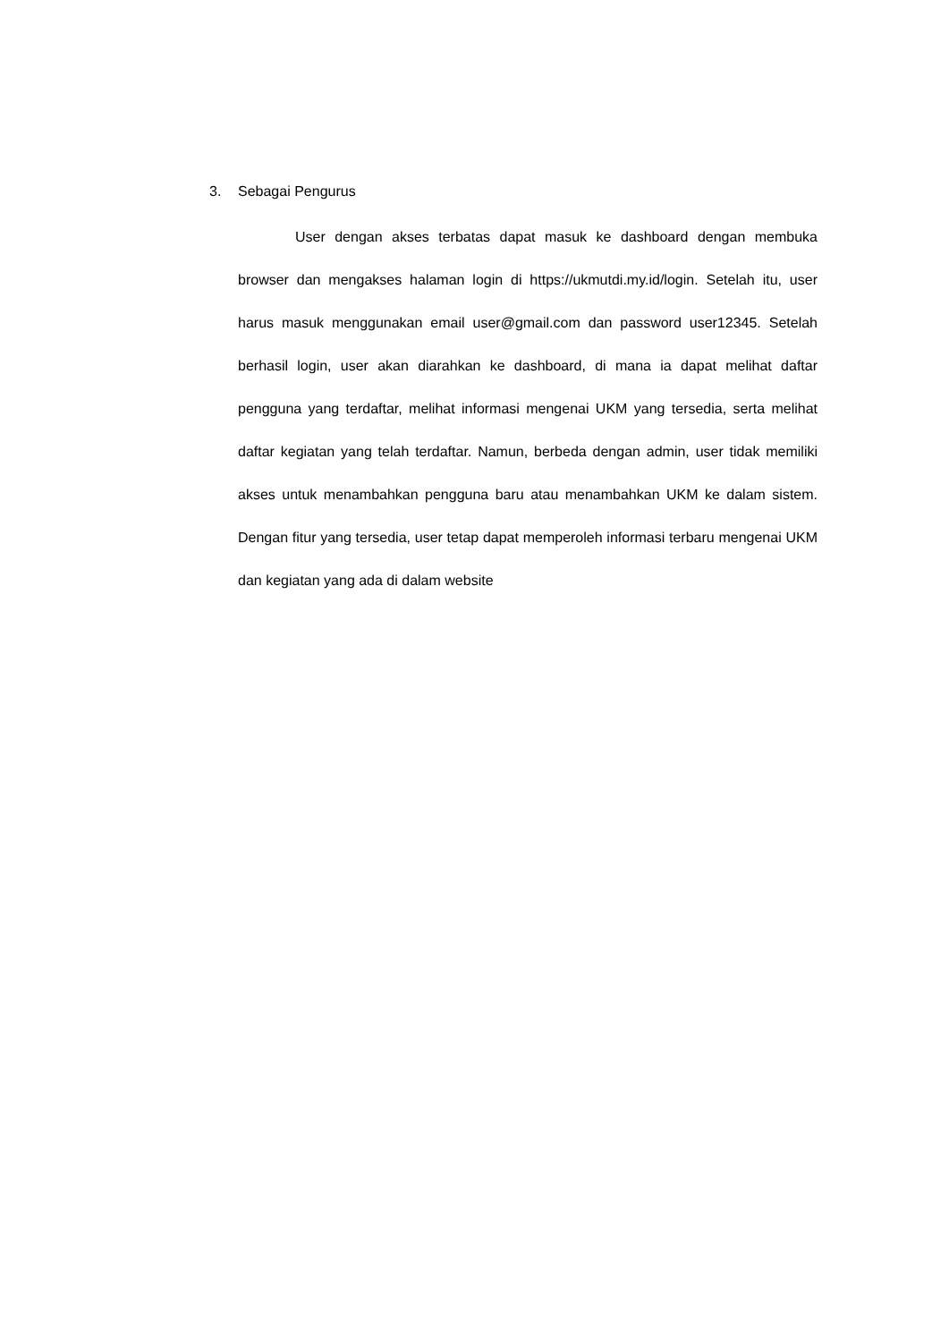3. Sebagai Pengurus
User dengan akses terbatas dapat masuk ke dashboard dengan membuka browser dan mengakses halaman login di https://ukmutdi.my.id/login. Setelah itu, user harus masuk menggunakan email user@gmail.com dan password user12345. Setelah berhasil login, user akan diarahkan ke dashboard, di mana ia dapat melihat daftar pengguna yang terdaftar, melihat informasi mengenai UKM yang tersedia, serta melihat daftar kegiatan yang telah terdaftar. Namun, berbeda dengan admin, user tidak memiliki akses untuk menambahkan pengguna baru atau menambahkan UKM ke dalam sistem. Dengan fitur yang tersedia, user tetap dapat memperoleh informasi terbaru mengenai UKM dan kegiatan yang ada di dalam website